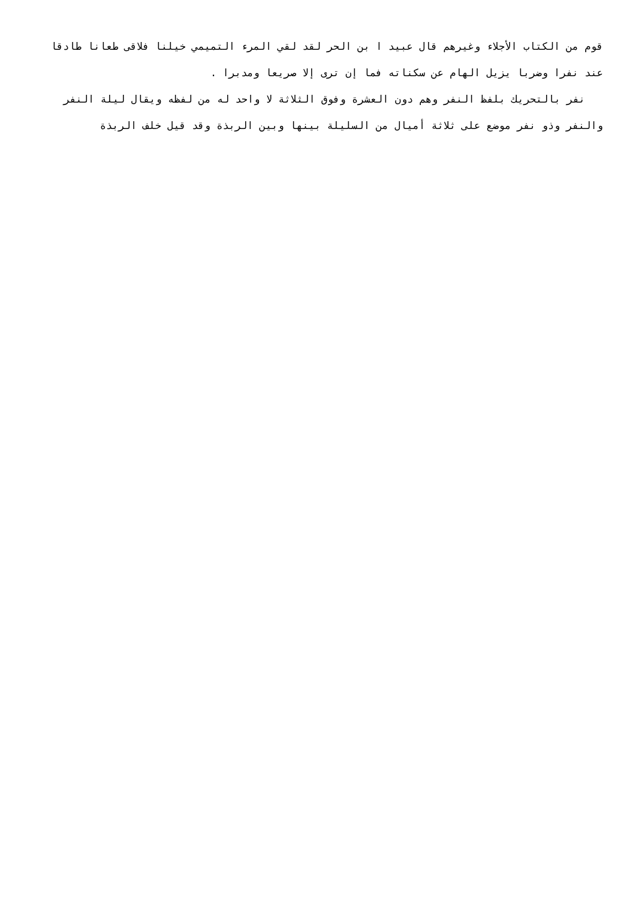قوم من الكتاب الأجلاء وغيرهم قال عبيد ا بن الحر لقد لقي المرء التميمي خيلنا فلاقى طعانا طادقا عند نفرا وضربا يزيل الهام عن سكناته فما إن ترى إلا صريعا ومدبرا .
نفر بالتحريك بلفظ النفر وهم دون العشرة وفوق الثلاثة لا واحد له من لفظه ويقال ليلة النفر والنفر وذو نفر موضع على ثلاثة أميال من السليلة بينها وبين الربذة وقد قيل خلف الربذة